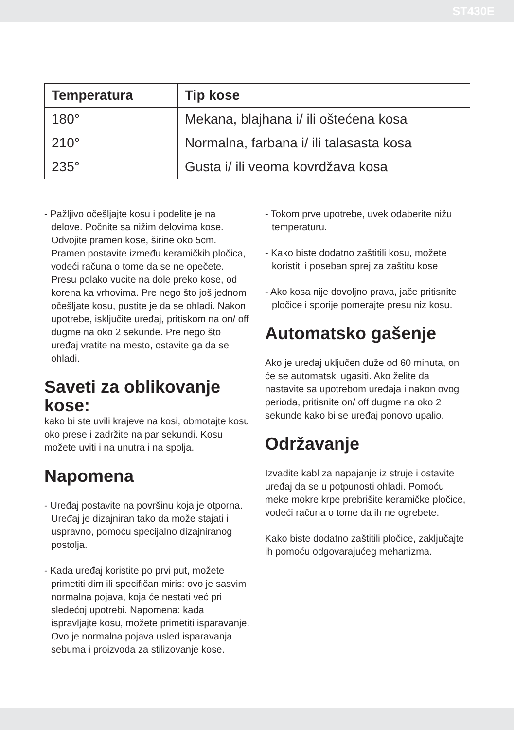ST430E
| Temperatura | Tip kose |
| --- | --- |
| 180° | Mekana, blajhana i/ ili oštećena kosa |
| 210° | Normalna, farbana i/ ili talasasta kosa |
| 235° | Gusta i/ ili veoma kovrdžava kosa |
- Pažljivo očešljajte kosu i podelite je na delove. Počnite sa nižim delovima kose. Odvojite pramen kose, širine oko 5cm. Pramen postavite između keramičkih pločica, vodeći računa o tome da se ne opečete. Presu polako vucite na dole preko kose, od korena ka vrhovima. Pre nego što još jednom očešljate kosu, pustite je da se ohladi. Nakon upotrebe, isključite uređaj, pritiskom na on/ off dugme na oko 2 sekunde. Pre nego što uređaj vratite na mesto, ostavite ga da se ohladi.
Saveti za oblikovanje kose:
kako bi ste uvili krajeve na kosi, obmotajte kosu oko prese i zadržite na par sekundi. Kosu možete uviti i na unutra i na spolja.
Napomena
- Uređaj postavite na površinu koja je otporna. Uređaj je dizajniran tako da može stajati i uspravno, pomoću specijalno dizajniranog postolja.
- Kada uređaj koristite po prvi put, možete primetiti dim ili specifičan miris: ovo je sasvim normalna pojava, koja će nestati već pri sledećoj upotrebi. Napomena: kada ispravljajte kosu, možete primetiti isparavanje. Ovo je normalna pojava usled isparavanja sebuma i proizvoda za stilizovanje kose.
- Tokom prve upotrebe, uvek odaberite nižu temperaturu.
- Kako biste dodatno zaštitili kosu, možete koristiti i poseban sprej za zaštitu kose
- Ako kosa nije dovoljno prava, jače pritisnite pločice i sporije pomerajte presu niz kosu.
Automatsko gašenje
Ako je uređaj uključen duže od 60 minuta, on će se automatski ugasiti. Ako želite da nastavite sa upotrebom uređaja i nakon ovog perioda, pritisnite on/ off dugme na oko 2 sekunde kako bi se uređaj ponovo upalio.
Održavanje
Izvadite kabl za napajanje iz struje i ostavite uređaj da se u potpunosti ohladi. Pomoću meke mokre krpe prebrišite keramičke pločice, vodeći računa o tome da ih ne ogrebete.
Kako biste dodatno zaštitili pločice, zaključajte ih pomoću odgovarajućeg mehanizma.